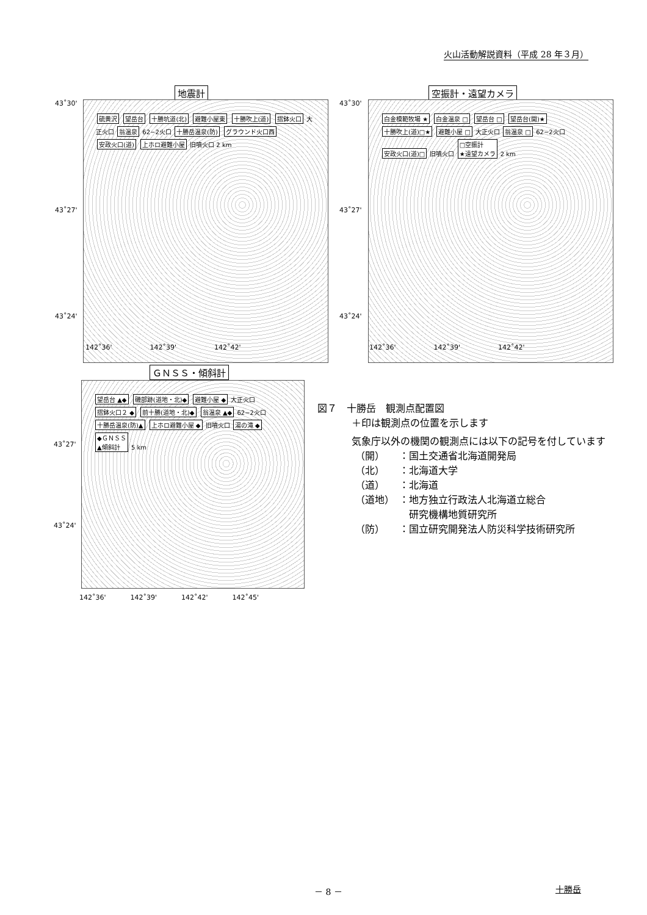火山活動解説資料（平成 28 年３月）
地震計
硫黄沢 望岳台 十勝坑道(北) 避難小屋東 十勝吹上(道) 摺鉢火口 大正火口 翁温泉 62−2火口 十勝岳温泉(防) グラウンド火口西 安政火口(道) 上ホロ避難小屋 旧噴火口 2 km
43˚30'
43˚27'
43˚24'
142˚36' 　　　　　 142˚39' 　　　　　 142˚42'
空振計・遠望カメラ
白金模範牧場 ★ 白金温泉 □ 望岳台 □ 望岳台(開)★ 十勝吹上(道)□★ 避難小屋 □ 大正火口 翁温泉 □ 62−2火口 安政火口(道)□ 旧噴火口 □空振計
★遠望カメラ 2 km
43˚30'
43˚27'
43˚24'
142˚36' 　　　　　 142˚39' 　　　　　 142˚42'
ＧＮＳＳ・傾斜計
望岳台 ▲◆ 磯部跡(道地・北)◆ 避難小屋 ◆ 大正火口 摺鉢火口２ ◆ 前十勝(道地・北)◆ 翁温泉 ▲◆ 62−2火口 十勝岳温泉(防)▲ 上ホロ避難小屋 ◆ 旧噴火口 湯の滝 ◆ ◆ＧＮＳＳ
▲傾斜計 5 km
43˚27'
43˚24'
142˚36' 　　　 142˚39' 　　　 142˚42' 　　　 142˚45'
図７　十勝岳　観測点配置図
＋印は観測点の位置を示します
気象庁以外の機関の観測点には以下の記号を付しています
| （開） | ：国土交通省北海道開発局 |
| （北） | ：北海道大学 |
| （道） | ：北海道 |
| （道地） | ：地方独立行政法人北海道立総合 研究機構地質研究所 |
| （防） | ：国立研究開発法人防災科学技術研究所 |
－ 8 － 十勝岳